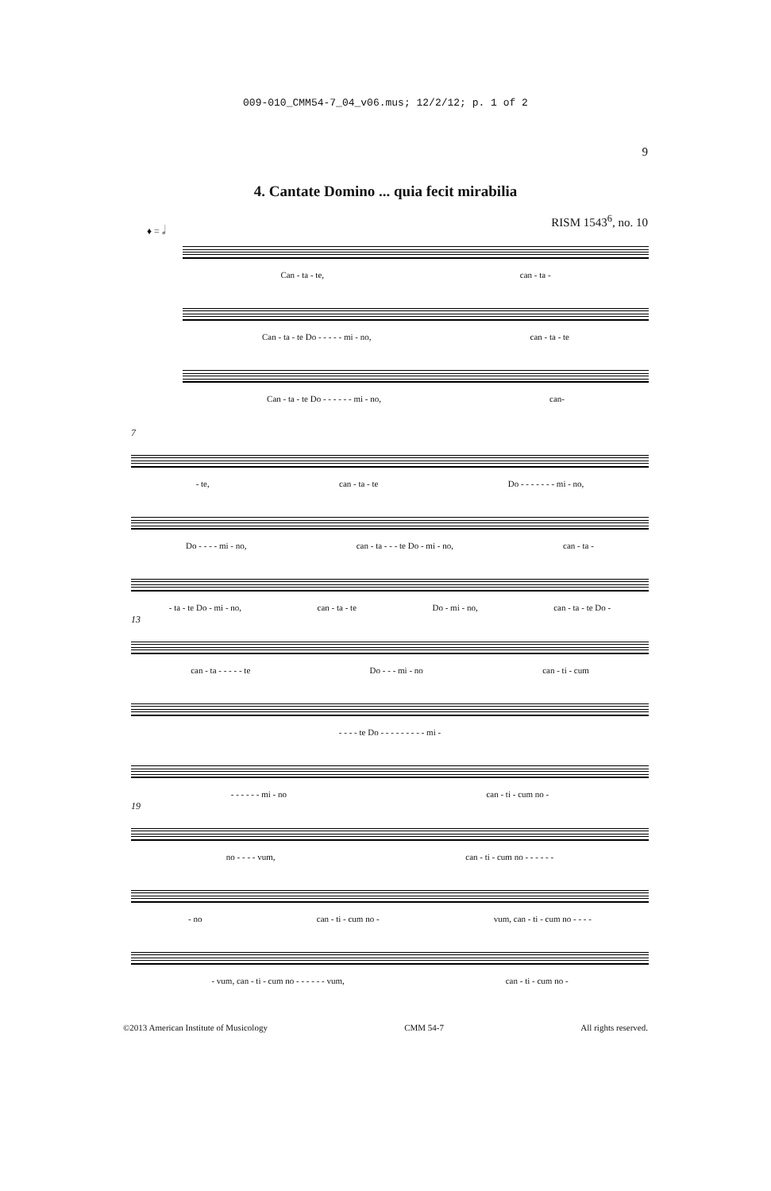009-010_CMM54-7_04_v06.mus; 12/2/12; p. 1 of 2
9
4. Cantate Domino ... quia fecit mirabilia
♦ = 𝅗𝅥 RISM 1543<sup>6</sup>, no. 10
Can - ta - te, can - ta -
Can - ta - te Do - - - - - mi - no, can - ta - te
Can - ta - te Do - - - - - - mi - no, can-
7
- te, can - ta - te Do - - - - - - - mi - no,
Do - - - - mi - no, can - ta - - - te Do - mi - no, can - ta -
- ta - te Do - mi - no, can - ta - te Do - mi - no, can - ta - te Do -
13
can - ta - - - - - te Do - - - mi - no can - ti - cum
- - - - te Do - - - - - - - - - mi -
- - - - - - mi - no can - ti - cum no -
19
no - - - - vum, can - ti - cum no - - - - - -
- no can - ti - cum no - vum, can - ti - cum no - - - -
- vum, can - ti - cum no - - - - - - vum, can - ti - cum no -
©2013 American Institute of Musicology CMM 54-7 All rights reserved.